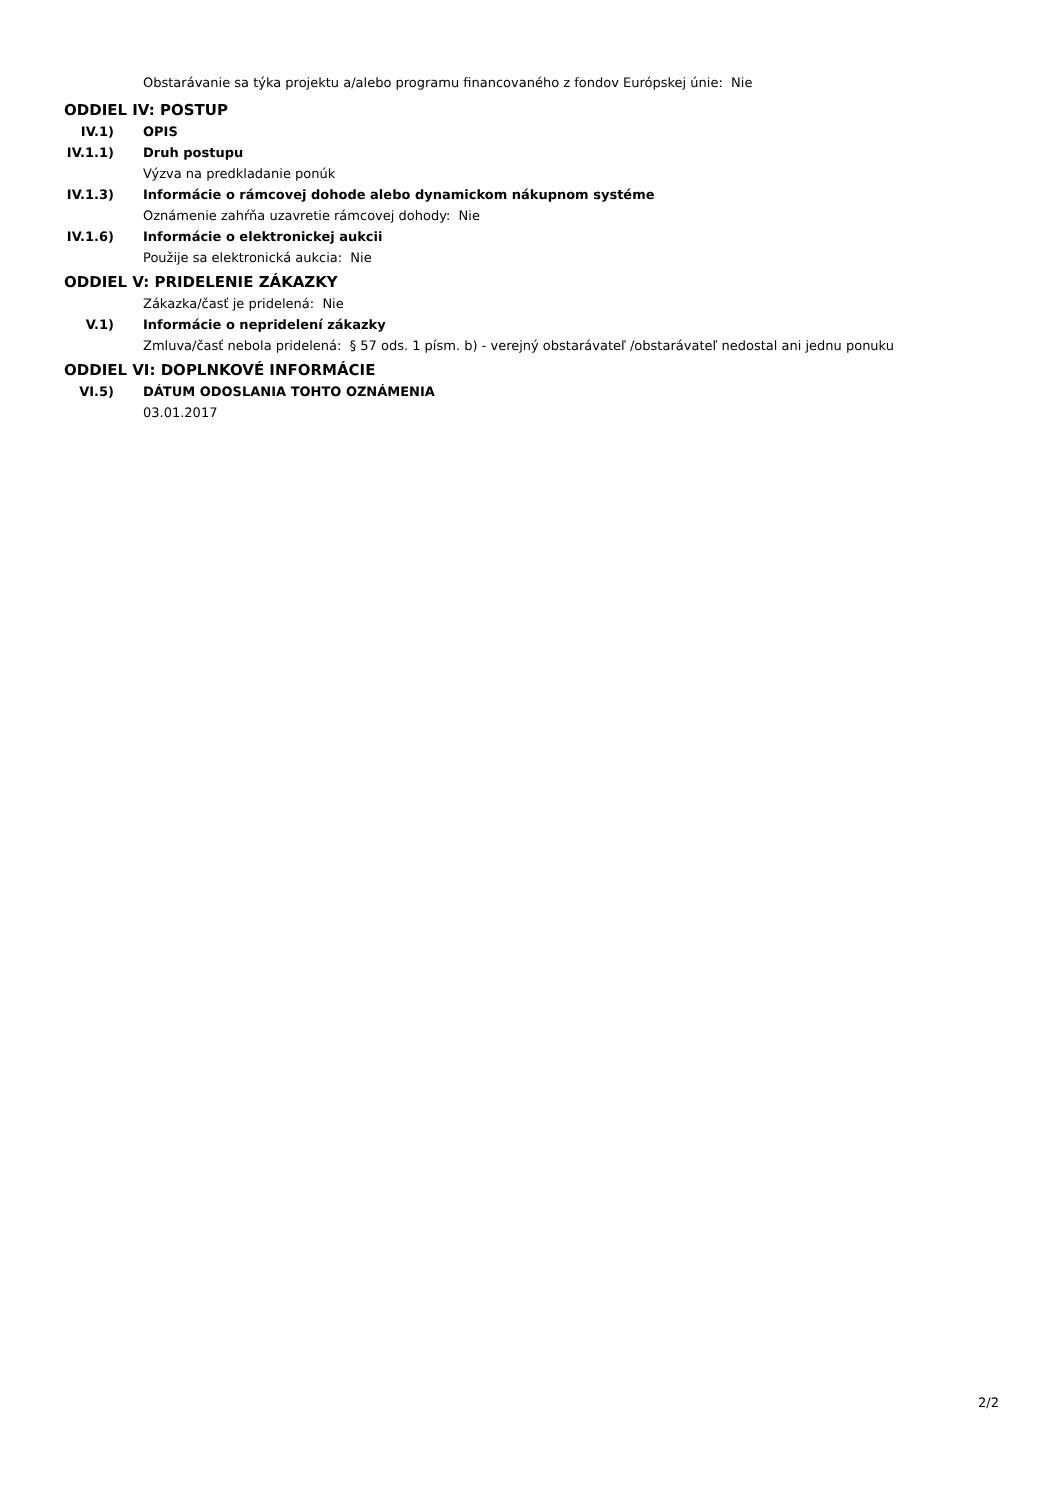Obstarávanie sa týka projektu a/alebo programu financovaného z fondov Európskej únie: Nie
ODDIEL IV: POSTUP
IV.1) OPIS
IV.1.1) Druh postupu
Výzva na predkladanie ponúk
IV.1.3) Informácie o rámcovej dohode alebo dynamickom nákupnom systéme
Oznámenie zahŕňa uzavretie rámcovej dohody: Nie
IV.1.6) Informácie o elektronickej aukcii
Použije sa elektronická aukcia: Nie
ODDIEL V: PRIDELENIE ZÁKAZKY
Zákazka/časť je pridelená: Nie
V.1) Informácie o nepridelení zákazky
Zmluva/časť nebola pridelená: § 57 ods. 1 písm. b) - verejný obstarávateľ /obstarávateľ nedostal ani jednu ponuku
ODDIEL VI: DOPLNKOVÉ INFORMÁCIE
VI.5) DÁTUM ODOSLANIA TOHTO OZNÁMENIA
03.01.2017
2/2